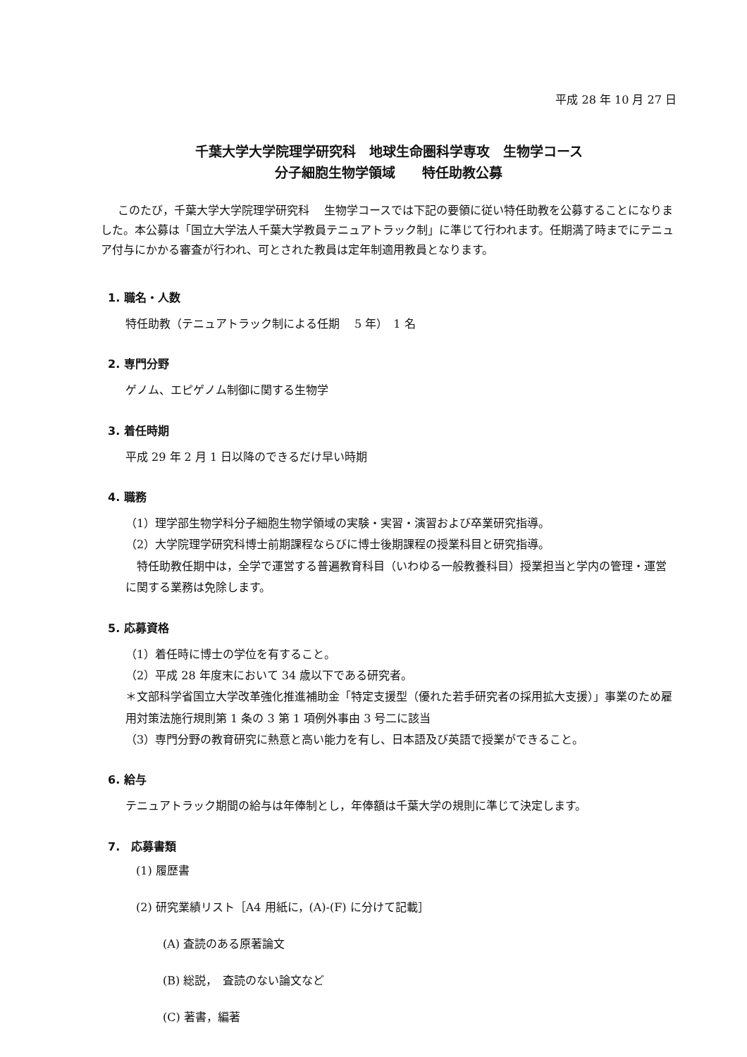平成 28 年 10 月 27 日
千葉大学大学院理学研究科　地球生命圏科学専攻　生物学コース
分子細胞生物学領域　　特任助教公募
このたび，千葉大学大学院理学研究科　 生物学コースでは下記の要領に従い特任助教を公募することになりました。本公募は「国立大学法人千葉大学教員テニュアトラック制」に準じて行われます。任期満了時までにテニュア付与にかかる審査が行われ、可とされた教員は定年制適用教員となります。
1. 職名・人数
特任助教（テニュアトラック制による任期　 5 年）　1 名
2. 専門分野
ゲノム、エピゲノム制御に関する生物学
3. 着任時期
平成 29 年 2 月 1 日以降のできるだけ早い時期
4. 職務
（1）理学部生物学科分子細胞生物学領域の実験・実習・演習および卒業研究指導。
（2）大学院理学研究科博士前期課程ならびに博士後期課程の授業科目と研究指導。
　特任助教任期中は，全学で運営する普遍教育科目（いわゆる一般教養科目）授業担当と学内の管理・運営に関する業務は免除します。
5. 応募資格
（1）着任時に博士の学位を有すること。
（2）平成 28 年度末において 34 歳以下である研究者。
＊文部科学省国立大学改革強化推進補助金「特定支援型（優れた若手研究者の採用拡大支援）」事業のため雇用対策法施行規則第 1 条の 3 第 1 項例外事由 3 号二に該当
（3）専門分野の教育研究に熱意と高い能力を有し、日本語及び英語で授業ができること。
6. 給与
テニュアトラック期間の給与は年俸制とし，年俸額は千葉大学の規則に準じて決定します。
7.　応募書類
(1) 履歴書
(2) 研究業績リスト［A4 用紙に，(A)-(F) に分けて記載］
(A) 査読のある原著論文
(B) 総説，　査読のない論文など
(C) 著書，編著